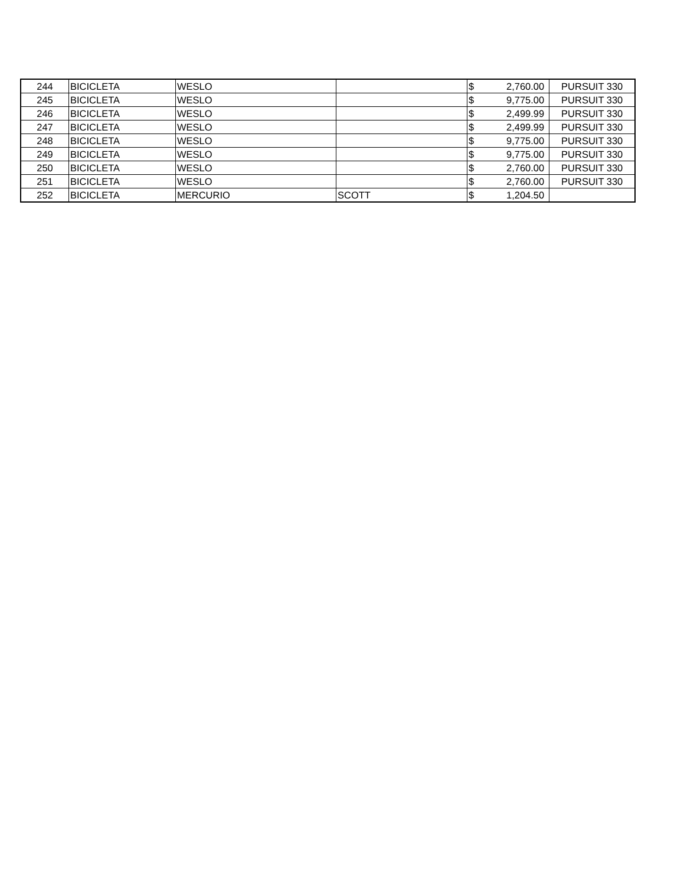| 244 | BICICLETA | WESLO | | $ | 2,760.00 | PURSUIT 330 |
| 245 | BICICLETA | WESLO | | $ | 9,775.00 | PURSUIT 330 |
| 246 | BICICLETA | WESLO | | $ | 2,499.99 | PURSUIT 330 |
| 247 | BICICLETA | WESLO | | $ | 2,499.99 | PURSUIT 330 |
| 248 | BICICLETA | WESLO | | $ | 9,775.00 | PURSUIT 330 |
| 249 | BICICLETA | WESLO | | $ | 9,775.00 | PURSUIT 330 |
| 250 | BICICLETA | WESLO | | $ | 2,760.00 | PURSUIT 330 |
| 251 | BICICLETA | WESLO | | $ | 2,760.00 | PURSUIT 330 |
| 252 | BICICLETA | MERCURIO | SCOTT | $ | 1,204.50 | |